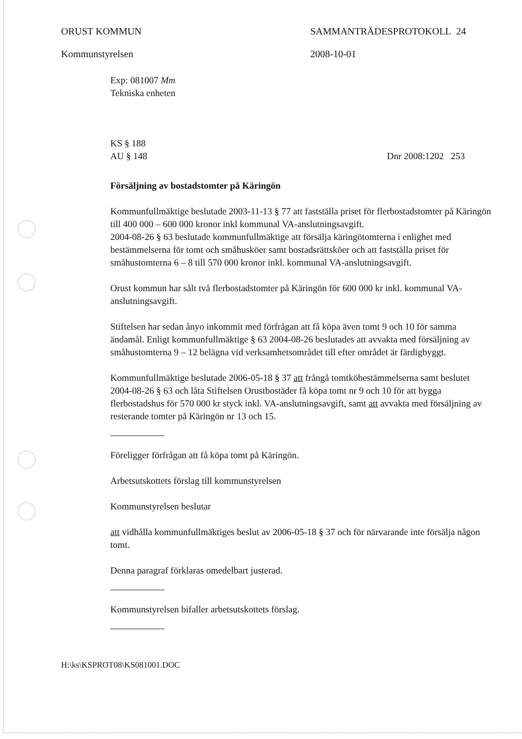ORUST KOMMUN SAMMANTRÄDESPROTOKOLL 24
Kommunstyrelsen 2008-10-01
Exp: 081007 Mm
Tekniska enheten
KS § 188
AU § 148 Dnr 2008:1202 253
Försäljning av bostadstomter på Käringön
Kommunfullmäktige beslutade 2003-11-13 § 77 att fastställa priset för flerbostadstomter på Käringön till 400 000 – 600 000 kronor inkl kommunal VA-anslutningsavgift.
2004-08-26 § 63 beslutade kommunfullmäktige att försälja käringötomterna i enlighet med bestämmelserna för tomt och småhusköer samt bostadsrättsköer och att fastställa priset för småhustomterna 6 – 8 till 570 000 kronor inkl. kommunal VA-anslutningsavgift.
Orust kommun har sålt två flerbostadstomter på Käringön för 600 000 kr inkl. kommunal VA-anslutningsavgift.
Stiftelsen har sedan ånyo inkommit med förfrågan att få köpa även tomt 9 och 10 för samma ändamål. Enligt kommunfullmäktige § 63 2004-08-26 beslutades att avvakta med försäljning av småhustomterna 9 – 12 belägna vid verksamhetsområdet till efter området är färdigbyggt.
Kommunfullmäktige beslutade 2006-05-18 § 37 att frångå tomtköbestämmelserna samt beslutet 2004-08-26 § 63 och låta Stiftelsen Orustbostäder få köpa tomt nr 9 och 10 för att bygga flerbostadshus för 570 000 kr styck inkl. VA-anslutningsavgift, samt att avvakta med försäljning av resterande tomter på Käringön nr 13 och 15.
Föreligger förfrågan att få köpa tomt på Käringön.
Arbetsutskottets förslag till kommunstyrelsen
Kommunstyrelsen beslutar
att vidhålla kommunfullmäktiges beslut av 2006-05-18 § 37 och för närvarande inte försälja någon tomt.
Denna paragraf förklaras omedelbart justerad.
Kommunstyrelsen bifaller arbetsutskottets förslag.
H:\ks\KSPROT08\KS081001.DOC